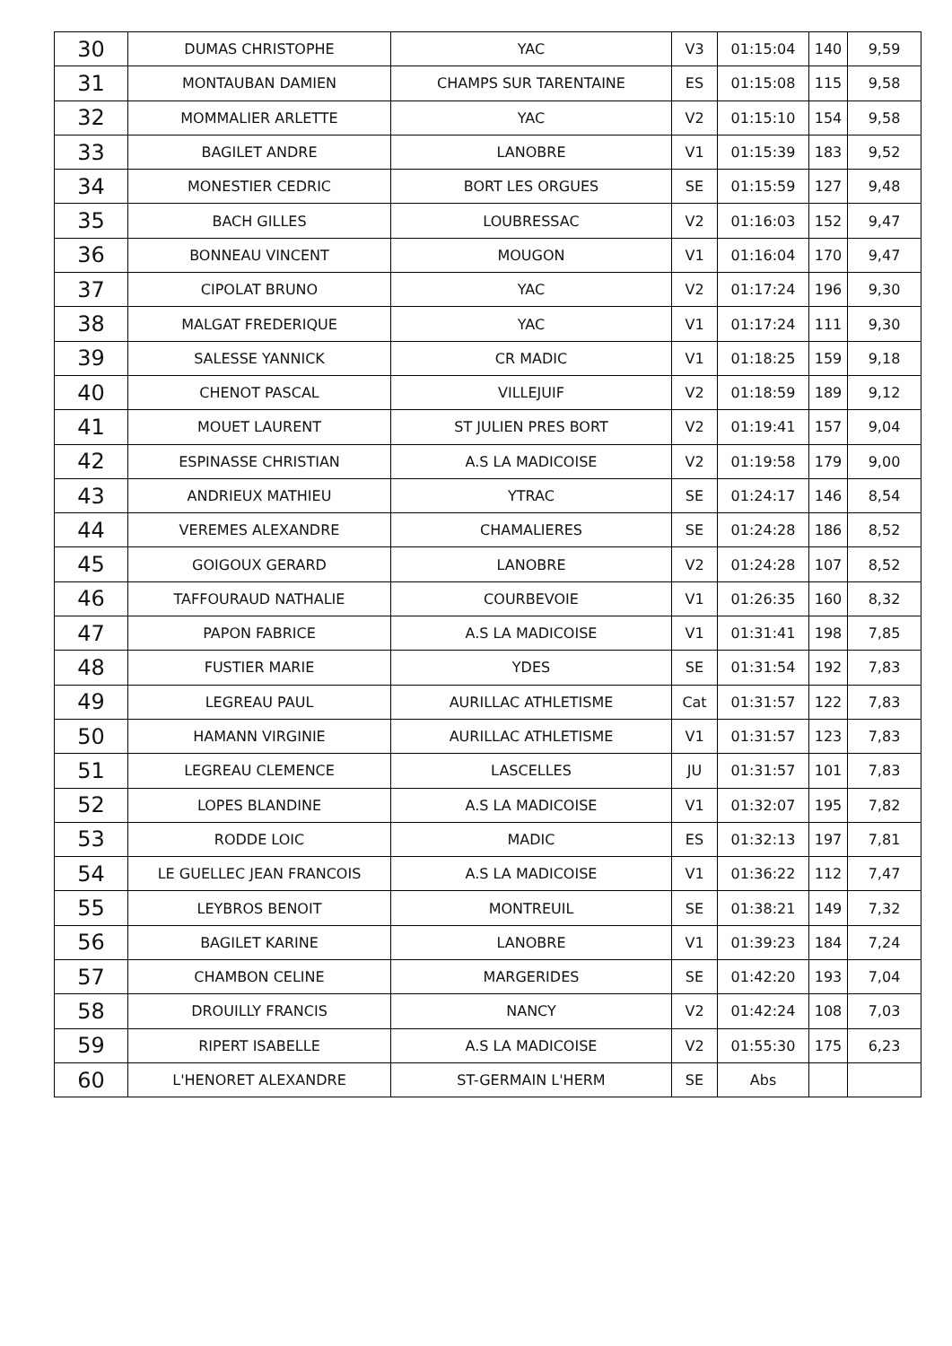| 30 | DUMAS CHRISTOPHE | YAC | V3 | 01:15:04 | 140 | 9,59 |
| 31 | MONTAUBAN DAMIEN | CHAMPS SUR TARENTAINE | ES | 01:15:08 | 115 | 9,58 |
| 32 | MOMMALIER ARLETTE | YAC | V2 | 01:15:10 | 154 | 9,58 |
| 33 | BAGILET ANDRE | LANOBRE | V1 | 01:15:39 | 183 | 9,52 |
| 34 | MONESTIER CEDRIC | BORT LES ORGUES | SE | 01:15:59 | 127 | 9,48 |
| 35 | BACH GILLES | LOUBRESSAC | V2 | 01:16:03 | 152 | 9,47 |
| 36 | BONNEAU VINCENT | MOUGON | V1 | 01:16:04 | 170 | 9,47 |
| 37 | CIPOLAT BRUNO | YAC | V2 | 01:17:24 | 196 | 9,30 |
| 38 | MALGAT FREDERIQUE | YAC | V1 | 01:17:24 | 111 | 9,30 |
| 39 | SALESSE YANNICK | CR MADIC | V1 | 01:18:25 | 159 | 9,18 |
| 40 | CHENOT PASCAL | VILLEJUIF | V2 | 01:18:59 | 189 | 9,12 |
| 41 | MOUET LAURENT | ST JULIEN PRES BORT | V2 | 01:19:41 | 157 | 9,04 |
| 42 | ESPINASSE CHRISTIAN | A.S LA MADICOISE | V2 | 01:19:58 | 179 | 9,00 |
| 43 | ANDRIEUX MATHIEU | YTRAC | SE | 01:24:17 | 146 | 8,54 |
| 44 | VEREMES ALEXANDRE | CHAMALIERES | SE | 01:24:28 | 186 | 8,52 |
| 45 | GOIGOUX GERARD | LANOBRE | V2 | 01:24:28 | 107 | 8,52 |
| 46 | TAFFOURAUD NATHALIE | COURBEVOIE | V1 | 01:26:35 | 160 | 8,32 |
| 47 | PAPON FABRICE | A.S LA MADICOISE | V1 | 01:31:41 | 198 | 7,85 |
| 48 | FUSTIER MARIE | YDES | SE | 01:31:54 | 192 | 7,83 |
| 49 | LEGREAU PAUL | AURILLAC ATHLETISME | Cat | 01:31:57 | 122 | 7,83 |
| 50 | HAMANN VIRGINIE | AURILLAC ATHLETISME | V1 | 01:31:57 | 123 | 7,83 |
| 51 | LEGREAU CLEMENCE | LASCELLES | JU | 01:31:57 | 101 | 7,83 |
| 52 | LOPES BLANDINE | A.S LA MADICOISE | V1 | 01:32:07 | 195 | 7,82 |
| 53 | RODDE LOIC | MADIC | ES | 01:32:13 | 197 | 7,81 |
| 54 | LE GUELLEC JEAN FRANCOIS | A.S LA MADICOISE | V1 | 01:36:22 | 112 | 7,47 |
| 55 | LEYBROS BENOIT | MONTREUIL | SE | 01:38:21 | 149 | 7,32 |
| 56 | BAGILET KARINE | LANOBRE | V1 | 01:39:23 | 184 | 7,24 |
| 57 | CHAMBON CELINE | MARGERIDES | SE | 01:42:20 | 193 | 7,04 |
| 58 | DROUILLY FRANCIS | NANCY | V2 | 01:42:24 | 108 | 7,03 |
| 59 | RIPERT ISABELLE | A.S LA MADICOISE | V2 | 01:55:30 | 175 | 6,23 |
| 60 | L'HENORET ALEXANDRE | ST-GERMAIN L'HERM | SE | Abs | | |